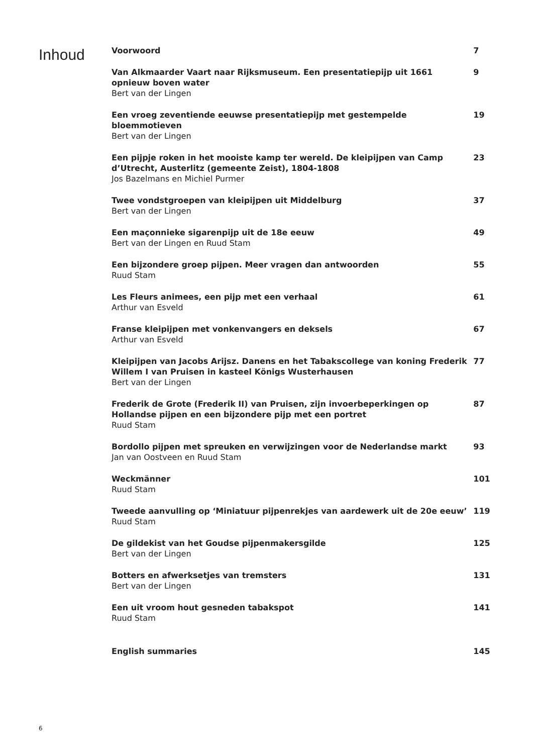Inhoud
Voorwoord 7
Van Alkmaarder Vaart naar Rijksmuseum. Een presentatiepijp uit 1661 opnieuw boven water
Bert van der Lingen
9
Een vroeg zeventiende eeuwse presentatiepijp met gestempelde bloemmotieven
Bert van der Lingen
19
Een pijpje roken in het mooiste kamp ter wereld. De kleipijpen van Camp d’Utrecht, Austerlitz (gemeente Zeist), 1804-1808
Jos Bazelmans en Michiel Purmer
23
Twee vondstgroepen van kleipijpen uit Middelburg
Bert van der Lingen
37
Een maçonnieke sigarenpijp uit de 18e eeuw
Bert van der Lingen en Ruud Stam
49
Een bijzondere groep pijpen. Meer vragen dan antwoorden
Ruud Stam
55
Les Fleurs animees, een pijp met een verhaal
Arthur van Esveld
61
Franse kleipijpen met vonkenvangers en deksels
Arthur van Esveld
67
Kleipijpen van Jacobs Arijsz. Danens en het Tabakscollege van koning Frederik Willem I van Pruisen in kasteel Königs Wusterhausen
Bert van der Lingen
77
Frederik de Grote (Frederik II) van Pruisen, zijn invoerbeperkingen op Hollandse pijpen en een bijzondere pijp met een portret
Ruud Stam
87
Bordollo pijpen met spreuken en verwijzingen voor de Nederlandse markt
Jan van Oostveen en Ruud Stam
93
Weckmänner
Ruud Stam
101
Tweede aanvulling op ‘Miniatuur pijpenrekjes van aardewerk uit de 20e eeuw’
Ruud Stam
119
De gildekist van het Goudse pijpenmakersgilde
Bert van der Lingen
125
Botters en afwerksetjes van tremsters
Bert van der Lingen
131
Een uit vroom hout gesneden tabakspot
Ruud Stam
141
English summaries 145
6